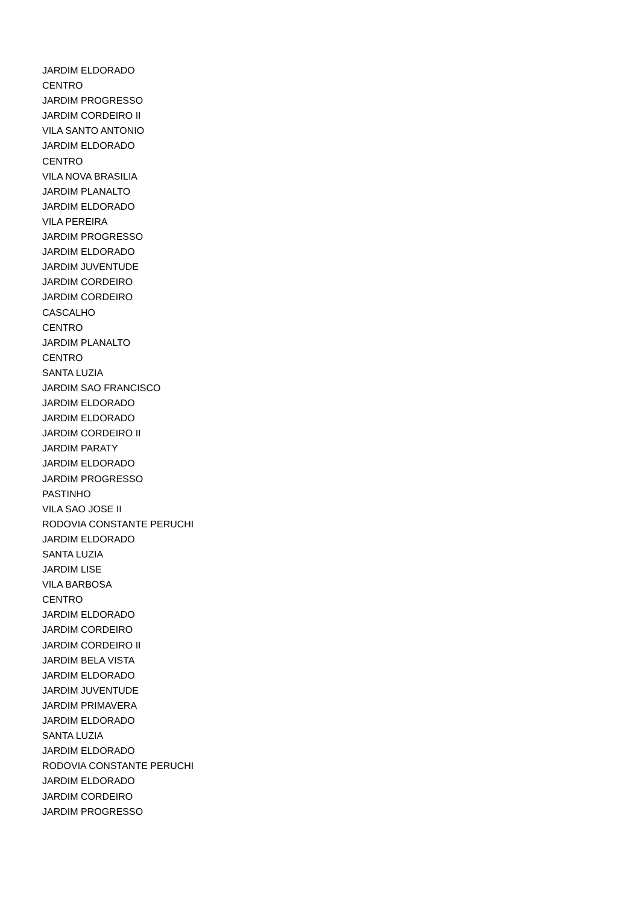JARDIM ELDORADO
CENTRO
JARDIM PROGRESSO
JARDIM CORDEIRO II
VILA SANTO ANTONIO
JARDIM ELDORADO
CENTRO
VILA NOVA BRASILIA
JARDIM PLANALTO
JARDIM ELDORADO
VILA PEREIRA
JARDIM PROGRESSO
JARDIM ELDORADO
JARDIM JUVENTUDE
JARDIM CORDEIRO
JARDIM CORDEIRO
CASCALHO
CENTRO
JARDIM PLANALTO
CENTRO
SANTA LUZIA
JARDIM SAO FRANCISCO
JARDIM ELDORADO
JARDIM ELDORADO
JARDIM CORDEIRO II
JARDIM PARATY
JARDIM ELDORADO
JARDIM PROGRESSO
PASTINHO
VILA SAO JOSE II
RODOVIA CONSTANTE PERUCHI
JARDIM ELDORADO
SANTA LUZIA
JARDIM LISE
VILA BARBOSA
CENTRO
JARDIM ELDORADO
JARDIM CORDEIRO
JARDIM CORDEIRO II
JARDIM BELA VISTA
JARDIM ELDORADO
JARDIM JUVENTUDE
JARDIM PRIMAVERA
JARDIM ELDORADO
SANTA LUZIA
JARDIM ELDORADO
RODOVIA CONSTANTE PERUCHI
JARDIM ELDORADO
JARDIM CORDEIRO
JARDIM PROGRESSO